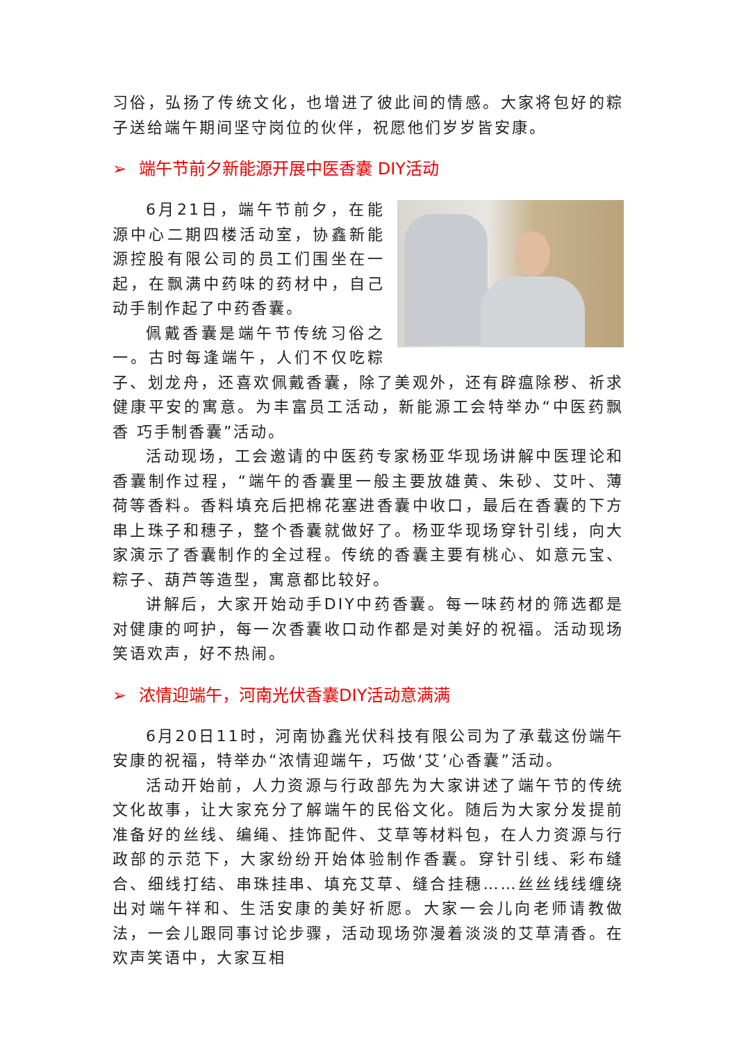习俗，弘扬了传统文化，也增进了彼此间的情感。大家将包好的粽子送给端午期间坚守岗位的伙伴，祝愿他们岁岁皆安康。
➢ 端午节前夕新能源开展中医香囊 DIY活动
6月21日，端午节前夕，在能源中心二期四楼活动室，协鑫新能源控股有限公司的员工们围坐在一起，在飘满中药味的药材中，自己动手制作起了中药香囊。
佩戴香囊是端午节传统习俗之一。古时每逢端午，人们不仅吃粽子、划龙舟，还喜欢佩戴香囊，除了美观外，还有辟瘟除秽、祈求健康平安的寓意。为丰富员工活动，新能源工会特举办“中医药飘香 巧手制香囊”活动。
活动现场，工会邀请的中医药专家杨亚华现场讲解中医理论和香囊制作过程，“端午的香囊里一般主要放雄黄、朱砂、艾叶、薄荷等香料。香料填充后把棉花塞进香囊中收口，最后在香囊的下方串上珠子和穗子，整个香囊就做好了。杨亚华现场穿针引线，向大家演示了香囊制作的全过程。传统的香囊主要有桃心、如意元宝、粽子、葫芦等造型，寓意都比较好。
讲解后，大家开始动手DIY中药香囊。每一味药材的筛选都是对健康的呵护，每一次香囊收口动作都是对美好的祝福。活动现场笑语欢声，好不热闹。
➢ 浓情迎端午，河南光伏香囊DIY活动意满满
6月20日11时，河南协鑫光伏科技有限公司为了承载这份端午安康的祝福，特举办“浓情迎端午，巧做‘艾’心香囊”活动。
活动开始前，人力资源与行政部先为大家讲述了端午节的传统文化故事，让大家充分了解端午的民俗文化。随后为大家分发提前准备好的丝线、编绳、挂饰配件、艾草等材料包，在人力资源与行政部的示范下，大家纷纷开始体验制作香囊。穿针引线、彩布缝合、细线打结、串珠挂串、填充艾草、缝合挂穗……丝丝线线缠绕出对端午祥和、生活安康的美好祈愿。大家一会儿向老师请教做法，一会儿跟同事讨论步骤，活动现场弥漫着淡淡的艾草清香。在欢声笑语中，大家互相